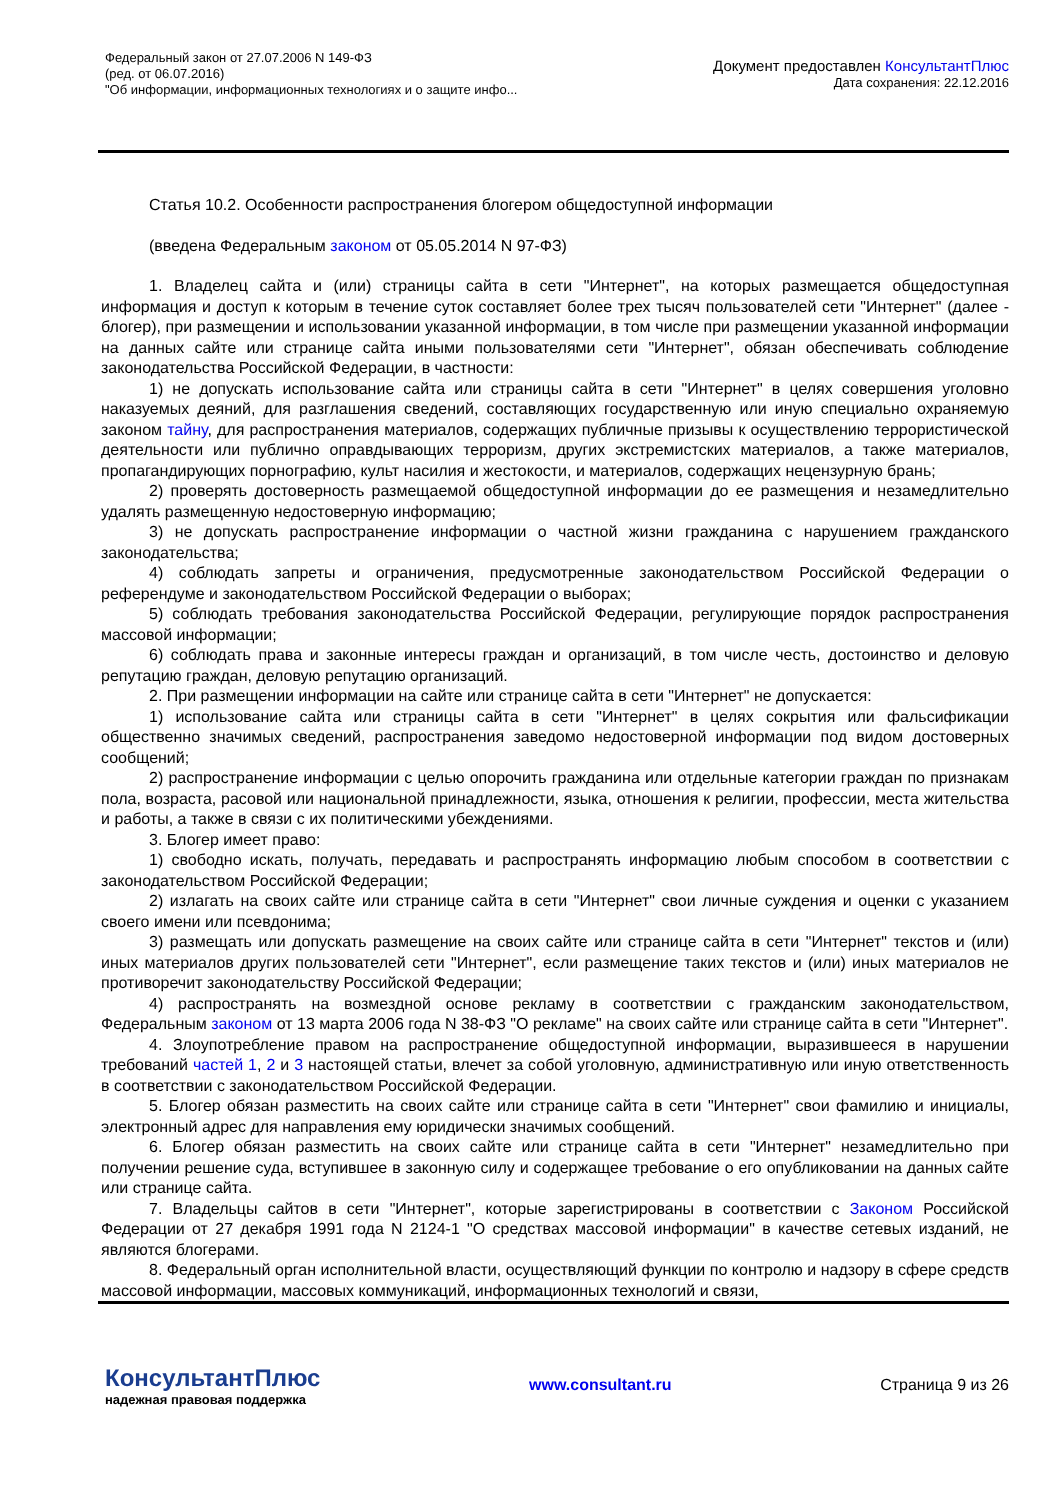Федеральный закон от 27.07.2006 N 149-ФЗ
(ред. от 06.07.2016)
"Об информации, информационных технологиях и о защите инфо...
Документ предоставлен КонсультантПлюс
Дата сохранения: 22.12.2016
Статья 10.2. Особенности распространения блогером общедоступной информации
(введена Федеральным законом от 05.05.2014 N 97-ФЗ)
1. Владелец сайта и (или) страницы сайта в сети "Интернет", на которых размещается общедоступная информация и доступ к которым в течение суток составляет более трех тысяч пользователей сети "Интернет" (далее - блогер), при размещении и использовании указанной информации, в том числе при размещении указанной информации на данных сайте или странице сайта иными пользователями сети "Интернет", обязан обеспечивать соблюдение законодательства Российской Федерации, в частности:
1) не допускать использование сайта или страницы сайта в сети "Интернет" в целях совершения уголовно наказуемых деяний, для разглашения сведений, составляющих государственную или иную специально охраняемую законом тайну, для распространения материалов, содержащих публичные призывы к осуществлению террористической деятельности или публично оправдывающих терроризм, других экстремистских материалов, а также материалов, пропагандирующих порнографию, культ насилия и жестокости, и материалов, содержащих нецензурную брань;
2) проверять достоверность размещаемой общедоступной информации до ее размещения и незамедлительно удалять размещенную недостоверную информацию;
3) не допускать распространение информации о частной жизни гражданина с нарушением гражданского законодательства;
4) соблюдать запреты и ограничения, предусмотренные законодательством Российской Федерации о референдуме и законодательством Российской Федерации о выборах;
5) соблюдать требования законодательства Российской Федерации, регулирующие порядок распространения массовой информации;
6) соблюдать права и законные интересы граждан и организаций, в том числе честь, достоинство и деловую репутацию граждан, деловую репутацию организаций.
2. При размещении информации на сайте или странице сайта в сети "Интернет" не допускается:
1) использование сайта или страницы сайта в сети "Интернет" в целях сокрытия или фальсификации общественно значимых сведений, распространения заведомо недостоверной информации под видом достоверных сообщений;
2) распространение информации с целью опорочить гражданина или отдельные категории граждан по признакам пола, возраста, расовой или национальной принадлежности, языка, отношения к религии, профессии, места жительства и работы, а также в связи с их политическими убеждениями.
3. Блогер имеет право:
1) свободно искать, получать, передавать и распространять информацию любым способом в соответствии с законодательством Российской Федерации;
2) излагать на своих сайте или странице сайта в сети "Интернет" свои личные суждения и оценки с указанием своего имени или псевдонима;
3) размещать или допускать размещение на своих сайте или странице сайта в сети "Интернет" текстов и (или) иных материалов других пользователей сети "Интернет", если размещение таких текстов и (или) иных материалов не противоречит законодательству Российской Федерации;
4) распространять на возмездной основе рекламу в соответствии с гражданским законодательством, Федеральным законом от 13 марта 2006 года N 38-ФЗ "О рекламе" на своих сайте или странице сайта в сети "Интернет".
4. Злоупотребление правом на распространение общедоступной информации, выразившееся в нарушении требований частей 1, 2 и 3 настоящей статьи, влечет за собой уголовную, административную или иную ответственность в соответствии с законодательством Российской Федерации.
5. Блогер обязан разместить на своих сайте или странице сайта в сети "Интернет" свои фамилию и инициалы, электронный адрес для направления ему юридически значимых сообщений.
6. Блогер обязан разместить на своих сайте или странице сайта в сети "Интернет" незамедлительно при получении решение суда, вступившее в законную силу и содержащее требование о его опубликовании на данных сайте или странице сайта.
7. Владельцы сайтов в сети "Интернет", которые зарегистрированы в соответствии с Законом Российской Федерации от 27 декабря 1991 года N 2124-1 "О средствах массовой информации" в качестве сетевых изданий, не являются блогерами.
8. Федеральный орган исполнительной власти, осуществляющий функции по контролю и надзору в сфере средств массовой информации, массовых коммуникаций, информационных технологий и связи,
КонсультантПлюс
надежная правовая поддержка
www.consultant.ru Страница 9 из 26